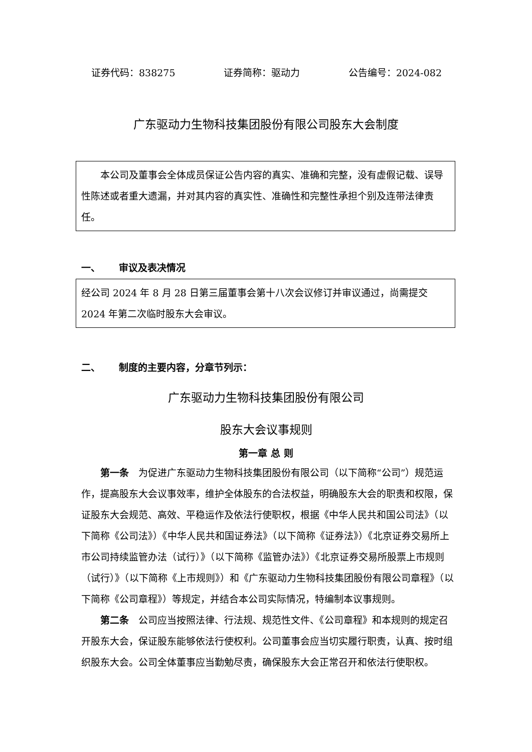证券代码：838275 证券简称：驱动力 公告编号：2024-082
广东驱动力生物科技集团股份有限公司股东大会制度
本公司及董事会全体成员保证公告内容的真实、准确和完整，没有虚假记载、误导性陈述或者重大遗漏，并对其内容的真实性、准确性和完整性承担个别及连带法律责任。
一、 审议及表决情况
经公司 2024 年 8 月 28 日第三届董事会第十八次会议修订并审议通过，尚需提交 2024 年第二次临时股东大会审议。
二、 制度的主要内容，分章节列示：
广东驱动力生物科技集团股份有限公司
股东大会议事规则
第一章 总 则
第一条　为促进广东驱动力生物科技集团股份有限公司（以下简称“公司”）规范运作，提高股东大会议事效率，维护全体股东的合法权益，明确股东大会的职责和权限，保证股东大会规范、高效、平稳运作及依法行使职权，根据《中华人民共和国公司法》（以下简称《公司法》）《中华人民共和国证券法》（以下简称《证券法》）《北京证券交易所上市公司持续监管办法（试行）》（以下简称《监管办法》）《北京证券交易所股票上市规则（试行）》（以下简称《上市规则》）和《广东驱动力生物科技集团股份有限公司章程》（以下简称《公司章程》）等规定，并结合本公司实际情况，特编制本议事规则。
第二条　公司应当按照法律、行法规、规范性文件、《公司章程》和本规则的规定召开股东大会，保证股东能够依法行使权利。公司董事会应当切实履行职责，认真、按时组织股东大会。公司全体董事应当勤勉尽责，确保股东大会正常召开和依法行使职权。